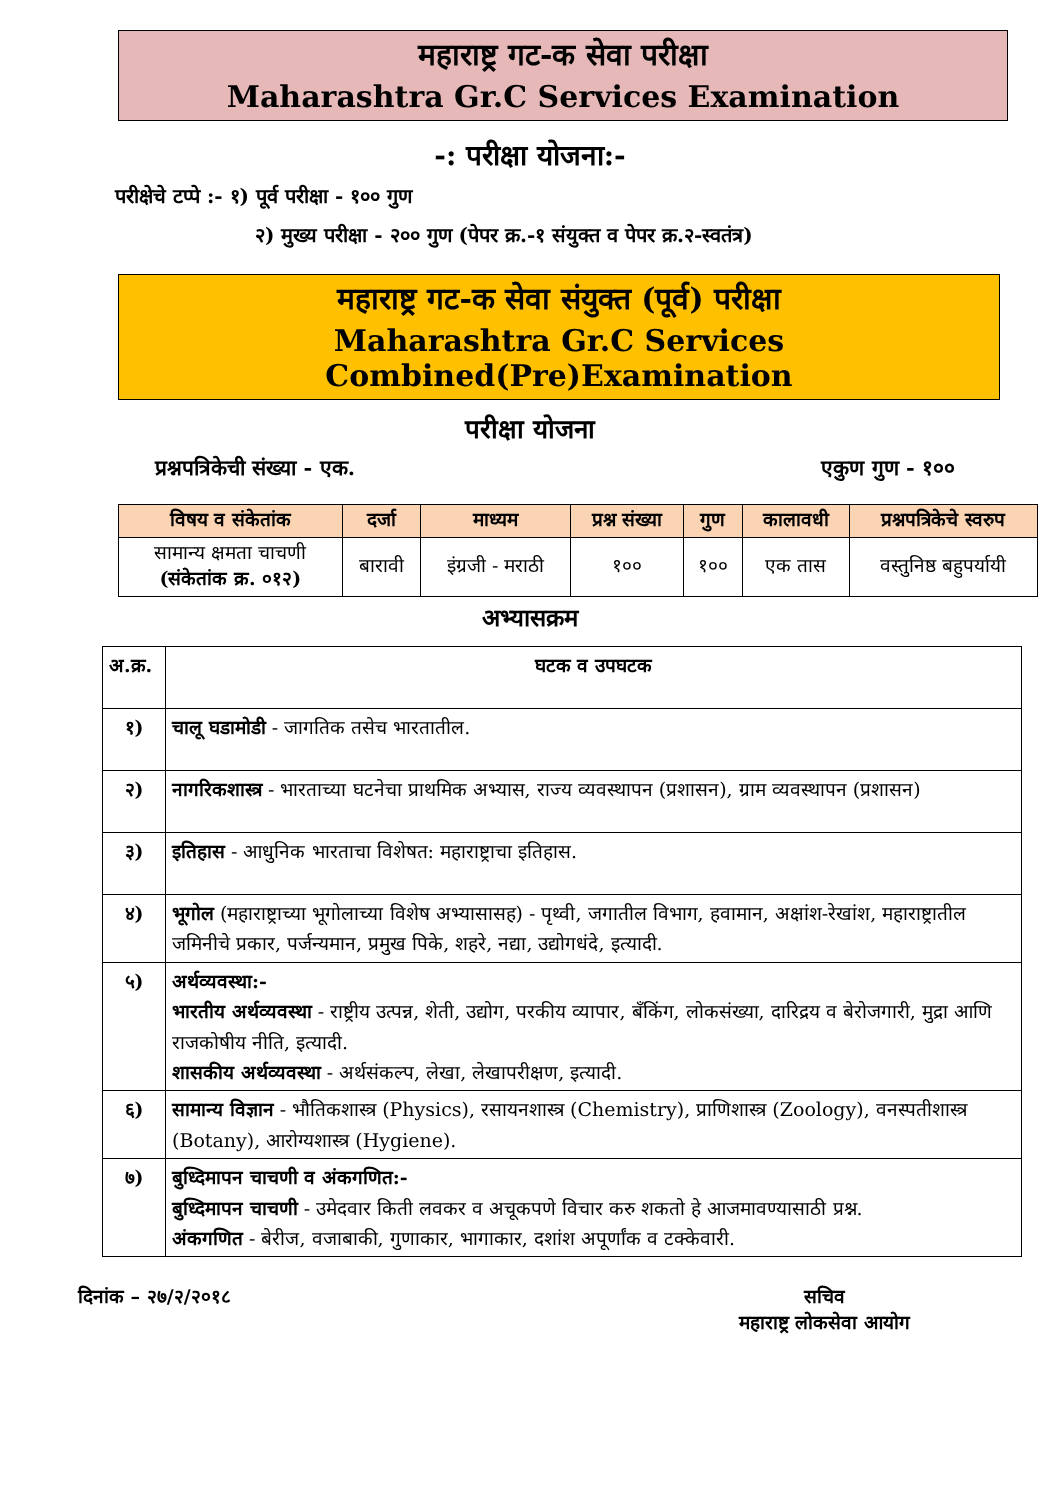महाराष्ट्र गट-क सेवा परीक्षा
Maharashtra Gr.C Services Examination
-: परीक्षा योजना:-
परीक्षेचे टप्पे :- १) पूर्व परीक्षा - १०० गुण
२) मुख्य परीक्षा - २०० गुण (पेपर क्र.-१ संयुक्त व पेपर क्र.२-स्वतंत्र)
महाराष्ट्र गट-क सेवा संयुक्त (पूर्व) परीक्षा
Maharashtra Gr.C Services Combined(Pre)Examination
परीक्षा योजना
प्रश्नपत्रिकेची संख्या - एक. एकुण गुण - १००
| विषय व संकेतांक | दर्जा | माध्यम | प्रश्न संख्या | गुण | कालावधी | प्रश्नपत्रिकेचे स्वरुप |
| --- | --- | --- | --- | --- | --- | --- |
| सामान्य क्षमता चाचणी (संकेतांक क्र. ०१२) | बारावी | इंग्रजी - मराठी | १०० | १०० | एक तास | वस्तुनिष्ठ बहुपर्यायी |
अभ्यासक्रम
| अ.क्र. | घटक व उपघटक |
| १) | चालू घडामोडी - जागतिक तसेच भारतातील. |
| २) | नागरिकशास्त्र - भारताच्या घटनेचा प्राथमिक अभ्यास, राज्य व्यवस्थापन (प्रशासन), ग्राम व्यवस्थापन (प्रशासन) |
| ३) | इतिहास - आधुनिक भारताचा विशेषत: महाराष्ट्राचा इतिहास. |
| ४) | भूगोल (महाराष्ट्राच्या भूगोलाच्या विशेष अभ्यासासह) - पृथ्वी, जगातील विभाग, हवामान, अक्षांश-रेखांश, महाराष्ट्रातील जमिनीचे प्रकार, पर्जन्यमान, प्रमुख पिके, शहरे, नद्या, उद्योगधंदे, इत्यादी. |
| ५) | अर्थव्यवस्था:- भारतीय अर्थव्यवस्था - राष्ट्रीय उत्पन्न, शेती, उद्योग, परकीय व्यापार, बँकिंग, लोकसंख्या, दारिद्रय व बेरोजगारी, मुद्रा आणि राजकोषीय नीति, इत्यादी. शासकीय अर्थव्यवस्था - अर्थसंकल्प, लेखा, लेखापरीक्षण, इत्यादी. |
| ६) | सामान्य विज्ञान - भौतिकशास्त्र (Physics), रसायनशास्त्र (Chemistry), प्राणिशास्त्र (Zoology), वनस्पतीशास्त्र (Botany), आरोग्यशास्त्र (Hygiene). |
| ७) | बुध्दिमापन चाचणी व अंकगणित:- बुध्दिमापन चाचणी - उमेदवार किती लवकर व अचूकपणे विचार करु शकतो हे आजमावण्यासाठी प्रश्न. अंकगणित - बेरीज, वजाबाकी, गुणाकार, भागाकार, दशांश अपूर्णांक व टक्केवारी. |
दिनांक – २७/२/२०१८ सचिव
महाराष्ट्र लोकसेवा आयोग